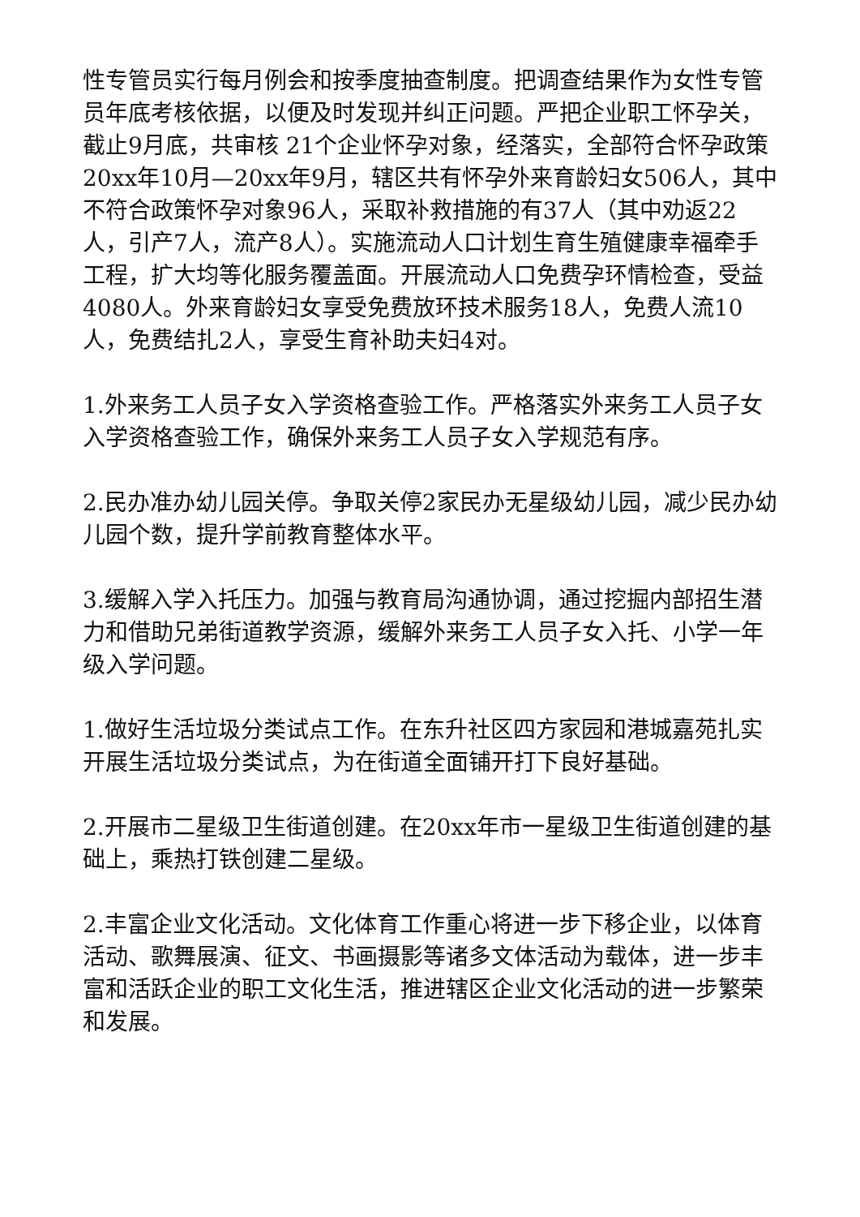性专管员实行每月例会和按季度抽查制度。把调查结果作为女性专管员年底考核依据，以便及时发现并纠正问题。严把企业职工怀孕关，截止9月底，共审核 21个企业怀孕对象，经落实，全部符合怀孕政策20xx年10月—20xx年9月，辖区共有怀孕外来育龄妇女506人，其中不符合政策怀孕对象96人，采取补救措施的有37人（其中劝返22人，引产7人，流产8人）。实施流动人口计划生育生殖健康幸福牵手工程，扩大均等化服务覆盖面。开展流动人口免费孕环情检查，受益4080人。外来育龄妇女享受免费放环技术服务18人，免费人流10人，免费结扎2人，享受生育补助夫妇4对。
1.外来务工人员子女入学资格查验工作。严格落实外来务工人员子女入学资格查验工作，确保外来务工人员子女入学规范有序。
2.民办准办幼儿园关停。争取关停2家民办无星级幼儿园，减少民办幼儿园个数，提升学前教育整体水平。
3.缓解入学入托压力。加强与教育局沟通协调，通过挖掘内部招生潜力和借助兄弟街道教学资源，缓解外来务工人员子女入托、小学一年级入学问题。
1.做好生活垃圾分类试点工作。在东升社区四方家园和港城嘉苑扎实开展生活垃圾分类试点，为在街道全面铺开打下良好基础。
2.开展市二星级卫生街道创建。在20xx年市一星级卫生街道创建的基础上，乘热打铁创建二星级。
2.丰富企业文化活动。文化体育工作重心将进一步下移企业，以体育活动、歌舞展演、征文、书画摄影等诸多文体活动为载体，进一步丰富和活跃企业的职工文化生活，推进辖区企业文化活动的进一步繁荣和发展。